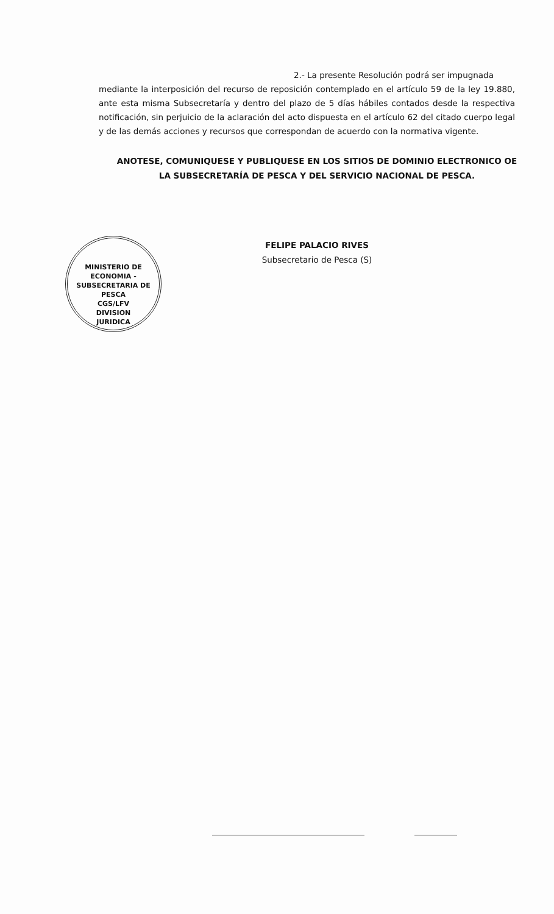2.- La presente Resolución podrá ser impugnada
mediante la interposición del recurso de reposición contemplado en el artículo 59 de la ley 19.880, ante esta misma Subsecretaría y dentro del plazo de 5 días hábiles contados desde la respectiva notificación, sin perjuicio de la aclaración del acto dispuesta en el artículo 62 del citado cuerpo legal y de las demás acciones y recursos que correspondan de acuerdo con la normativa vigente.
ANOTESE, COMUNIQUESE Y PUBLIQUESE EN LOS SITIOS DE DOMINIO ELECTRONICO OE LA SUBSECRETARÍA DE PESCA Y DEL SERVICIO NACIONAL DE PESCA.
FELIPE PALACIO RIVES
Subsecretario de Pesca (S)
MINISTERIO DE ECONOMIA - SUBSECRETARIA DE PESCA
CGS/LFV
DIVISION
JURIDICA